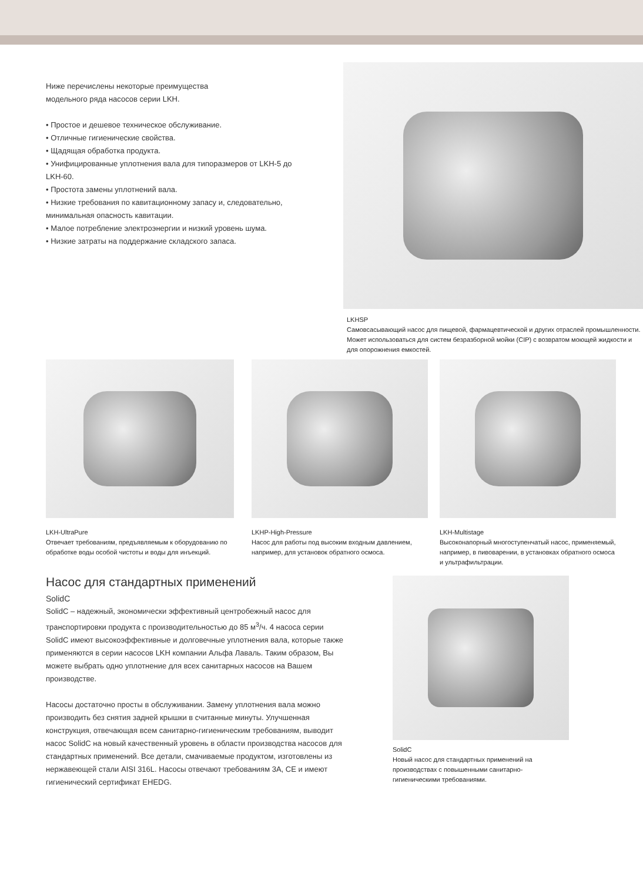Ниже перечислены некоторые преимущества
модельного ряда насосов серии LKH.
• Простое и дешевое техническое обслуживание.
• Отличные гигиенические свойства.
• Щадящая обработка продукта.
• Унифицированные уплотнения вала для типоразмеров от LKH-5 до LKH-60.
• Простота замены уплотнений вала.
• Низкие требования по кавитационному запасу и, следовательно, минимальная опасность кавитации.
• Малое потребление электроэнергии и низкий уровень шума.
• Низкие затраты на поддержание складского запаса.
LKHSP
Самовсасывающий насос для пищевой, фармацевтической и других отраслей промышленности. Может использоваться для систем безразборной мойки (CIP) с возвратом моющей жидкости и для опорожнения емкостей.
LKH-UltraPure
Отвечает требованиям, предъявляемым к оборудованию по обработке воды особой чистоты и воды для инъекций.
LKHP-High-Pressure
Насос для работы под высоким входным давлением, например, для установок обратного осмоса.
LKH-Multistage
Высоконапорный многоступенчатый насос, применяемый, например, в пивоварении, в установках обратного осмоса и ультрафильтрации.
Насос для стандартных применений
SolidC
SolidC – надежный, экономически эффективный центробежный насос для транспортировки продукта с производительностью до 85 м<sup>3</sup>/ч. 4 насоса серии SolidC имеют высокоэффективные и долговечные уплотнения вала, которые также применяются в серии насосов LKH компании Альфа Лаваль. Таким образом, Вы можете выбрать одно уплотнение для всех санитарных насосов на Вашем производстве.
Насосы достаточно просты в обслуживании. Замену уплотнения вала можно производить без снятия задней крышки в считанные минуты. Улучшенная конструкция, отвечающая всем санитарно-гигиеническим требованиям, выводит насос SolidC на новый качественный уровень в области производства насосов для стандартных применений. Все детали, смачиваемые продуктом, изготовлены из нержавеющей стали AISI 316L. Насосы отвечают требованиям 3A, CE и имеют гигиенический сертификат EHEDG.
SolidC
Новый насос для стандартных применений на производствах с повышенными санитарно-гигиеническими требованиями.